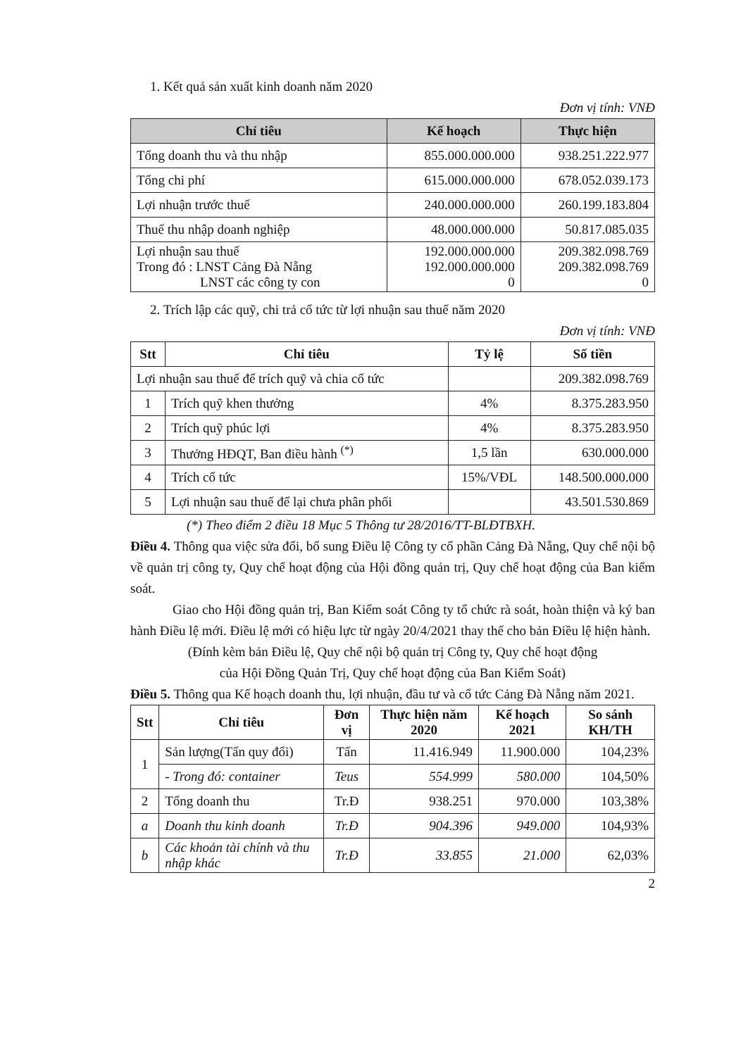1. Kết quả sản xuất kinh doanh năm 2020
Đơn vị tính: VNĐ
| Chỉ tiêu | Kế hoạch | Thực hiện |
| --- | --- | --- |
| Tổng doanh thu và thu nhập | 855.000.000.000 | 938.251.222.977 |
| Tổng chi phí | 615.000.000.000 | 678.052.039.173 |
| Lợi nhuận trước thuế | 240.000.000.000 | 260.199.183.804 |
| Thuế thu nhập doanh nghiệp | 48.000.000.000 | 50.817.085.035 |
| Lợi nhuận sau thuế Trong đó : LNST Cảng Đà Nẵng LNST các công ty con | 192.000.000.000 192.000.000.000 0 | 209.382.098.769 209.382.098.769 0 |
2. Trích lập các quỹ, chi trả cổ tức từ lợi nhuận sau thuế năm 2020
Đơn vị tính: VNĐ
| Stt | Chỉ tiêu | Tỷ lệ | Số tiền |
| --- | --- | --- | --- |
| Lợi nhuận sau thuế để trích quỹ và chia cổ tức | | | 209.382.098.769 |
| 1 | Trích quỹ khen thưởng | 4% | 8.375.283.950 |
| 2 | Trích quỹ phúc lợi | 4% | 8.375.283.950 |
| 3 | Thưởng HĐQT, Ban điều hành <sup>(*)</sup> | 1,5 lần | 630.000.000 |
| 4 | Trích cổ tức | 15%/VĐL | 148.500.000.000 |
| 5 | Lợi nhuận sau thuế để lại chưa phân phối | | 43.501.530.869 |
(*) Theo điểm 2 điều 18 Mục 5 Thông tư 28/2016/TT-BLĐTBXH.
Điều 4. Thông qua việc sửa đổi, bổ sung Điều lệ Công ty cổ phần Cảng Đà Nẵng, Quy chế nội bộ về quản trị công ty, Quy chế hoạt động của Hội đồng quản trị, Quy chế hoạt động của Ban kiểm soát.
Giao cho Hội đồng quản trị, Ban Kiểm soát Công ty tổ chức rà soát, hoàn thiện và ký ban hành Điều lệ mới. Điều lệ mới có hiệu lực từ ngày 20/4/2021 thay thế cho bản Điều lệ hiện hành.
(Đính kèm bản Điều lệ, Quy chế nội bộ quản trị Công ty, Quy chế hoạt động
của Hội Đồng Quản Trị, Quy chế hoạt động của Ban Kiểm Soát)
Điều 5. Thông qua Kế hoạch doanh thu, lợi nhuận, đầu tư và cổ tức Cảng Đà Nẵng năm 2021.
| Stt | Chỉ tiêu | Đơn vị | Thực hiện năm 2020 | Kế hoạch 2021 | So sánh KH/TH |
| --- | --- | --- | --- | --- | --- |
| 1 | Sản lượng(Tấn quy đổi) | Tấn | 11.416.949 | 11.900.000 | 104,23% |
| | - Trong đó: container | Teus | 554.999 | 580.000 | 104,50% |
| 2 | Tổng doanh thu | Tr.Đ | 938.251 | 970.000 | 103,38% |
| a | Doanh thu kinh doanh | Tr.Đ | 904.396 | 949.000 | 104,93% |
| b | Các khoản tài chính và thu nhập khác | Tr.Đ | 33.855 | 21.000 | 62,03% |
2